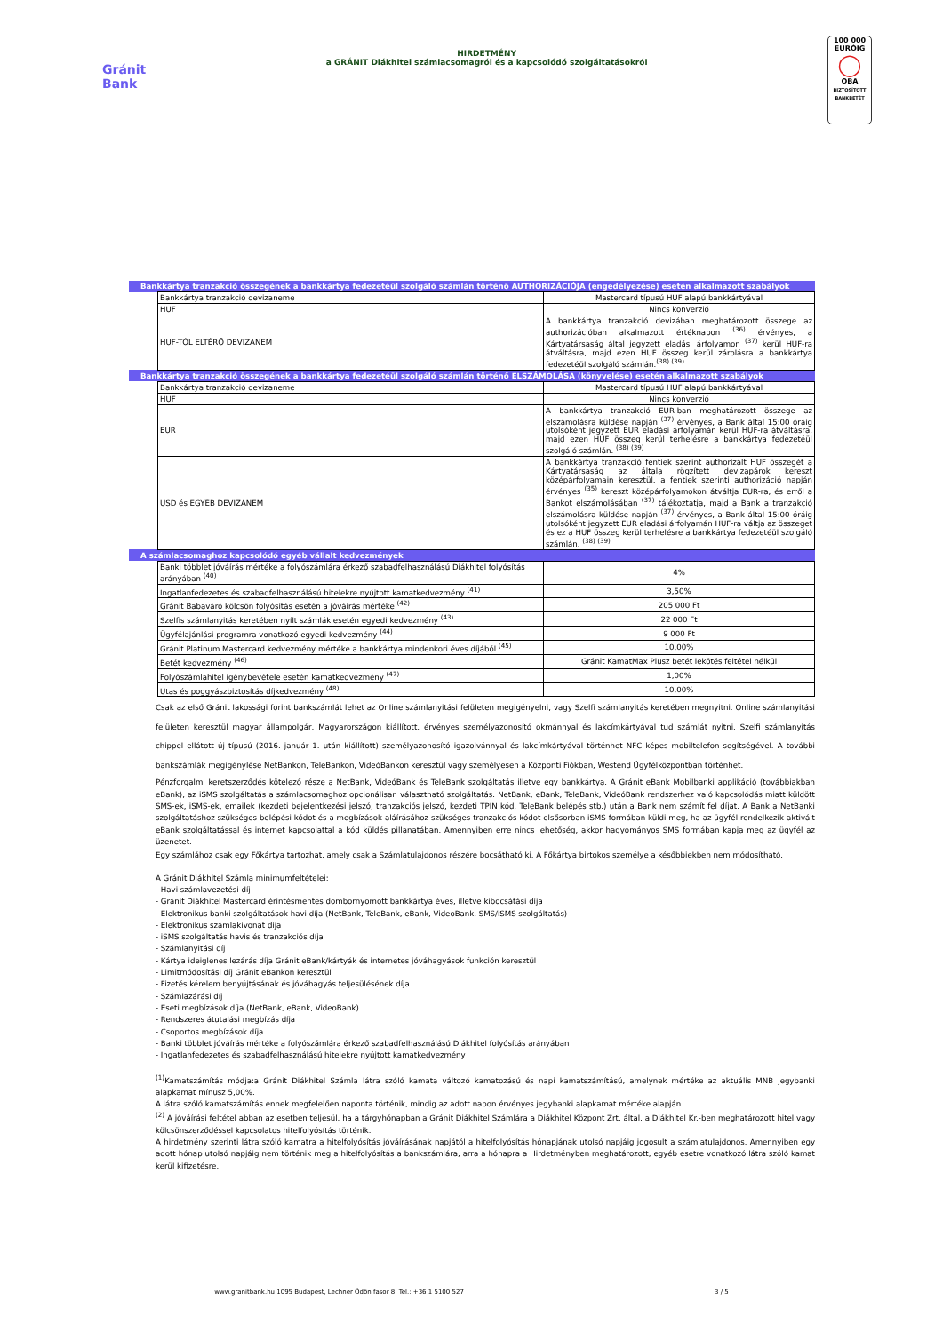Gránit
Bank
HIRDETMÉNY
a GRÁNIT Diákhitel számlacsomagról és a kapcsolódó szolgáltatásokról
100 000 EURÓIG
◯
OBA
BIZTOSÍTOTT BANKBETÉT
| Bankkártya tranzakció összegének a bankkártya fedezetéül szolgáló számlán történő AUTHORIZÁCIÓJA (engedélyezése) esetén alkalmazott szabályok | | |
| | Bankkártya tranzakció devizaneme | Mastercard típusú HUF alapú bankkártyával |
| | HUF | Nincs konverzió |
| | HUF-TÓL ELTÉRŐ DEVIZANEM | A bankkártya tranzakció devizában meghatározott összege az authorizációban alkalmazott értéknapon <sup>(36)</sup> érvényes, a Kártyatársaság által jegyzett eladási árfolyamon <sup>(37)</sup> kerül HUF-ra átváltásra, majd ezen HUF összeg kerül zárolásra a bankkártya fedezetéül szolgáló számlán.<sup>(38) (39)</sup> |
| Bankkártya tranzakció összegének a bankkártya fedezetéül szolgáló számlán történő ELSZÁMOLÁSA (könyvelése) esetén alkalmazott szabályok | | |
| | Bankkártya tranzakció devizaneme | Mastercard típusú HUF alapú bankkártyával |
| | HUF | Nincs konverzió |
| | EUR | A bankkártya tranzakció EUR-ban meghatározott összege az elszámolásra küldése napján <sup>(37)</sup> érvényes, a Bank által 15:00 óráig utolsóként jegyzett EUR eladási árfolyamán kerül HUF-ra átváltásra, majd ezen HUF összeg kerül terhelésre a bankkártya fedezetéül szolgáló számlán. <sup>(38) (39)</sup> |
| | USD és EGYÉB DEVIZANEM | A bankkártya tranzakció fentiek szerint authorizált HUF összegét a Kártyatársaság az általa rögzített devizapárok kereszt középárfolyamain keresztül, a fentiek szerinti authorizáció napján érvényes <sup>(35)</sup> kereszt középárfolyamokon átváltja EUR-ra, és erről a Bankot elszámolásában <sup>(37)</sup> tájékoztatja, majd a Bank a tranzakció elszámolásra küldése napján <sup>(37)</sup> érvényes, a Bank által 15:00 óráig utolsóként jegyzett EUR eladási árfolyamán HUF-ra váltja az összeget és ez a HUF összeg kerül terhelésre a bankkártya fedezetéül szolgáló számlán. <sup>(38) (39)</sup> |
| A számlacsomaghoz kapcsolódó egyéb vállalt kedvezmények | | |
| | Banki többlet jóváírás mértéke a folyószámlára érkező szabadfelhasználású Diákhitel folyósítás arányában <sup>(40)</sup> | 4% |
| | Ingatlanfedezetes és szabadfelhasználású hitelekre nyújtott kamatkedvezmény <sup>(41)</sup> | 3,50% |
| | Gránit Babaváró kölcsön folyósítás esetén a jóváírás mértéke <sup>(42)</sup> | 205 000 Ft |
| | Szelfis számlanyitás keretében nyílt számlák esetén egyedi kedvezmény <sup>(43)</sup> | 22 000 Ft |
| | Ügyfélajánlási programra vonatkozó egyedi kedvezmény <sup>(44)</sup> | 9 000 Ft |
| | Gránit Platinum Mastercard kedvezmény mértéke a bankkártya mindenkori éves díjából <sup>(45)</sup> | 10,00% |
| | Betét kedvezmény <sup>(46)</sup> | Gránit KamatMax Plusz betét lekötés feltétel nélkül |
| | Folyószámlahitel igénybevétele esetén kamatkedvezmény <sup>(47)</sup> | 1,00% |
| | Utas és poggyászbiztosítás díjkedvezmény <sup>(48)</sup> | 10,00% |
Csak az első Gránit lakossági forint bankszámlát lehet az Online számlanyitási felületen megigényelni, vagy Szelfi számlanyitás keretében megnyitni. Online számlanyitási felületen keresztül magyar állampolgár, Magyarországon kiállított, érvényes személyazonosító okmánnyal és lakcímkártyával tud számlát nyitni. Szelfi számlanyitás chippel ellátott új típusú (2016. január 1. után kiállított) személyazonosító igazolvánnyal és lakcímkártyával történhet NFC képes mobiltelefon segítségével. A további bankszámlák megigénylése NetBankon, TeleBankon, VideóBankon keresztül vagy személyesen a Központi Fiókban, Westend Ügyfélközpontban történhet.
Pénzforgalmi keretszerződés kötelező része a NetBank, VideóBank és TeleBank szolgáltatás illetve egy bankkártya. A Gránit eBank Mobilbanki applikáció (továbbiakban eBank), az iSMS szolgáltatás a számlacsomaghoz opcionálisan választható szolgáltatás. NetBank, eBank, TeleBank, VideóBank rendszerhez való kapcsolódás miatt küldött SMS-ek, iSMS-ek, emailek (kezdeti bejelentkezési jelszó, tranzakciós jelszó, kezdeti TPIN kód, TeleBank belépés stb.) után a Bank nem számít fel díjat. A Bank a NetBanki szolgáltatáshoz szükséges belépési kódot és a megbízások aláírásához szükséges tranzakciós kódot elsősorban iSMS formában küldi meg, ha az ügyfél rendelkezik aktivált eBank szolgáltatással és internet kapcsolattal a kód küldés pillanatában. Amennyiben erre nincs lehetőség, akkor hagyományos SMS formában kapja meg az ügyfél az üzenetet.
Egy számlához csak egy Főkártya tartozhat, amely csak a Számlatulajdonos részére bocsátható ki. A Főkártya birtokos személye a későbbiekben nem módosítható.
A Gránit Diákhitel Számla minimumfeltételei:
- Havi számlavezetési díj
- Gránit Diákhitel Mastercard érintésmentes dombornyomott bankkártya éves, illetve kibocsátási díja
- Elektronikus banki szolgáltatások havi díja (NetBank, TeleBank, eBank, VideoBank, SMS/iSMS szolgáltatás)
- Elektronikus számlakivonat díja
- iSMS szolgáltatás havis és tranzakciós díja
- Számlanyitási díj
- Kártya ideiglenes lezárás díja Gránit eBank/kártyák és internetes jóváhagyások funkción keresztül
- Limitmódosítási díj Gránit eBankon keresztül
- Fizetés kérelem benyújtásának és jóváhagyás teljesülésének díja
- Számlazárási díj
- Eseti megbízások díja (NetBank, eBank, VideoBank)
- Rendszeres átutalási megbízás díja
- Csoportos megbízások díja
- Banki többlet jóváírás mértéke a folyószámlára érkező szabadfelhasználású Diákhitel folyósítás arányában
- Ingatlanfedezetes és szabadfelhasználású hitelekre nyújtott kamatkedvezmény
<sup>(1)</sup> Kamatszámítás módja:a Gránit Diákhitel Számla látra szóló kamata változó kamatozású és napi kamatszámítású, amelynek mértéke az aktuális MNB jegybanki alapkamat mínusz 5,00%.
A látra szóló kamatszámítás ennek megfelelően naponta történik, mindig az adott napon érvényes jegybanki alapkamat mértéke alapján.
<sup>(2)</sup> A jóváírási feltétel abban az esetben teljesül, ha a tárgyhónapban a Gránit Diákhitel Számlára a Diákhitel Központ Zrt. által, a Diákhitel Kr.-ben meghatározott hitel vagy kölcsönszerződéssel kapcsolatos hitelfolyósítás történik.
A hirdetmény szerinti látra szóló kamatra a hitelfolyósítás jóváírásának napjától a hitelfolyósítás hónapjának utolsó napjáig jogosult a számlatulajdonos. Amennyiben egy adott hónap utolsó napjáig nem történik meg a hitelfolyósítás a bankszámlára, arra a hónapra a Hirdetményben meghatározott, egyéb esetre vonatkozó látra szóló kamat kerül kifizetésre.
www.granitbank.hu 1095 Budapest, Lechner Ödön fasor 8. Tel.: +36 1 5100 527 3 / 5